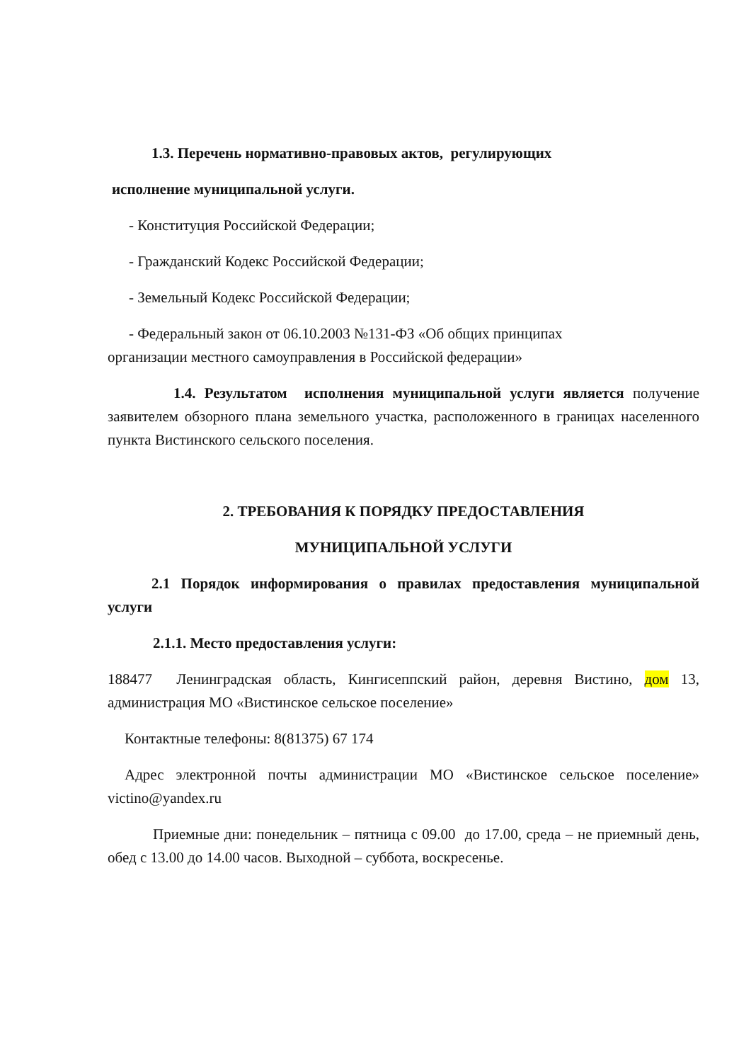1.3. Перечень нормативно-правовых актов, регулирующих
исполнение муниципальной услуги.
- Конституция Российской Федерации;
- Гражданский Кодекс Российской Федерации;
- Земельный Кодекс Российской Федерации;
- Федеральный закон от 06.10.2003 №131-ФЗ «Об общих принципах
организации местного самоуправления в Российской федерации»
1.4. Результатом исполнения муниципальной услуги является получение заявителем обзорного плана земельного участка, расположенного в границах населенного пункта Вистинского сельского поселения.
2. ТРЕБОВАНИЯ К ПОРЯДКУ ПРЕДОСТАВЛЕНИЯ
МУНИЦИПАЛЬНОЙ УСЛУГИ
2.1 Порядок информирования о правилах предоставления муниципальной услуги
2.1.1. Место предоставления услуги:
188477 Ленинградская область, Кингисеппский район, деревня Вистино, дом 13, администрация МО «Вистинское сельское поселение»
Контактные телефоны: 8(81375) 67 174
Адрес электронной почты администрации МО «Вистинское сельское поселение» victino@yandex.ru
Приемные дни: понедельник – пятница с 09.00 до 17.00, среда – не приемный день, обед с 13.00 до 14.00 часов. Выходной – суббота, воскресенье.